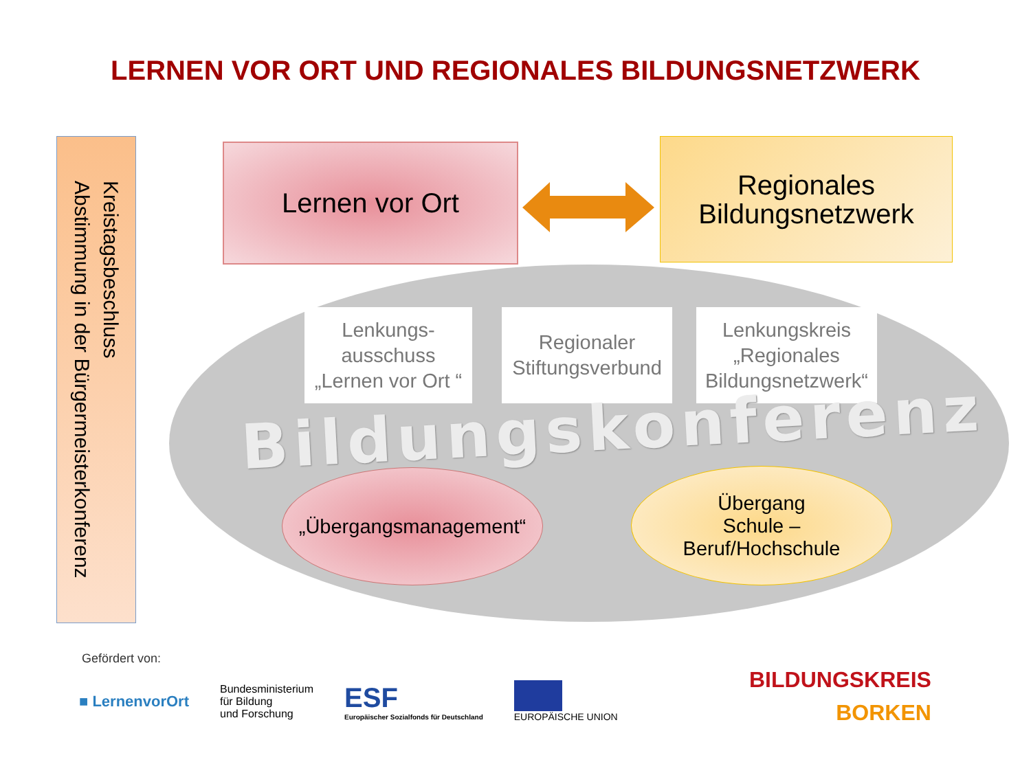LERNEN VOR ORT UND REGIONALES BILDUNGSNETZWERK
Kreistagsbeschluss
Abstimmung in der Bürgermeisterkonferenz
Lernen vor Ort
Regionales
Bildungsnetzwerk
Lenkungs-
ausschuss
„Lernen vor Ort “
Regionaler
Stiftungsverbund
Lenkungskreis
„Regionales
Bildungsnetzwerk“
Bildungskonferenz
„Übergangsmanagement“
Übergang
Schule –
Beruf/Hochschule
Gefördert von:
■ LernenvorOrt
Bundesministerium
für Bildung
und Forschung
ESF
Europäischer Sozialfonds für Deutschland
EUROPÄISCHE UNION
BILDUNGSKREIS
BORKEN